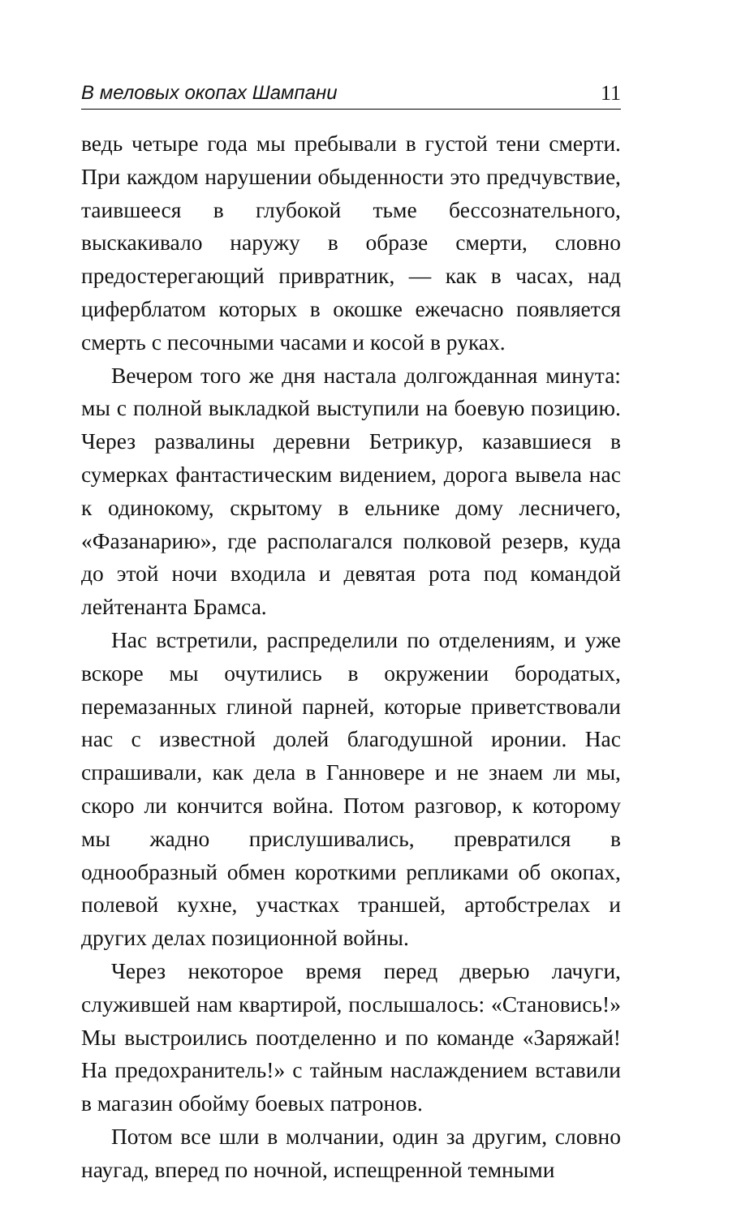В меловых окопах Шампани 11
ведь четыре года мы пребывали в густой тени смерти. При каждом нарушении обыденности это предчувствие, таившееся в глубокой тьме бессознательного, выскакивало наружу в образе смерти, словно предостерегающий привратник, — как в часах, над циферблатом которых в окошке ежечасно появляется смерть с песочными часами и косой в руках.
Вечером того же дня настала долгожданная минута: мы с полной выкладкой выступили на боевую позицию. Через развалины деревни Бетрикур, казавшиеся в сумерках фантастическим видением, дорога вывела нас к одинокому, скрытому в ельнике дому лесничего, «Фазанарию», где располагался полковой резерв, куда до этой ночи входила и девятая рота под командой лейтенанта Брамса.
Нас встретили, распределили по отделениям, и уже вскоре мы очутились в окружении бородатых, перемазанных глиной парней, которые приветствовали нас с известной долей благодушной иронии. Нас спрашивали, как дела в Ганновере и не знаем ли мы, скоро ли кончится война. Потом разговор, к которому мы жадно прислушивались, превратился в однообразный обмен короткими репликами об окопах, полевой кухне, участках траншей, артобстрелах и других делах позиционной войны.
Через некоторое время перед дверью лачуги, служившей нам квартирой, послышалось: «Становись!» Мы выстроились поотделенно и по команде «Заряжай! На предохранитель!» с тайным наслаждением вставили в магазин обойму боевых патронов.
Потом все шли в молчании, один за другим, словно наугад, вперед по ночной, испещренной темными